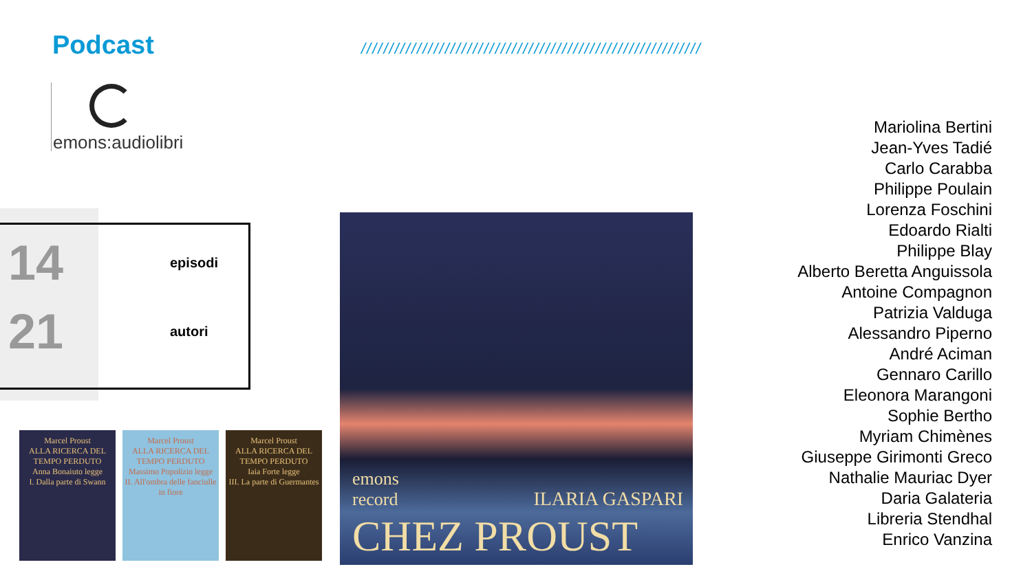Podcast
/////////////////////////////////////////////////////////////
emons:audiolibri
14
episodi
21
autori
Marcel Proust
ALLA RICERCA DEL TEMPO PERDUTO
Anna Bonaiuto legge
I. Dalla parte di Swann
Marcel Proust
ALLA RICERCA DEL TEMPO PERDUTO
Massimo Popolizio legge
II. All'ombra delle fanciulle in fiore
Marcel Proust
ALLA RICERCA DEL TEMPO PERDUTO
Iaia Forte legge
III. La parte di Guermantes
emons
record
ILARIA GASPARI
CHEZ PROUST
Mariolina Bertini
Jean-Yves Tadié
Carlo Carabba
Philippe Poulain
Lorenza Foschini
Edoardo Rialti
Philippe Blay
Alberto Beretta Anguissola
Antoine Compagnon
Patrizia Valduga
Alessandro Piperno
André Aciman
Gennaro Carillo
Eleonora Marangoni
Sophie Bertho
Myriam Chimènes
Giuseppe Girimonti Greco
Nathalie Mauriac Dyer
Daria Galateria
Libreria Stendhal
Enrico Vanzina